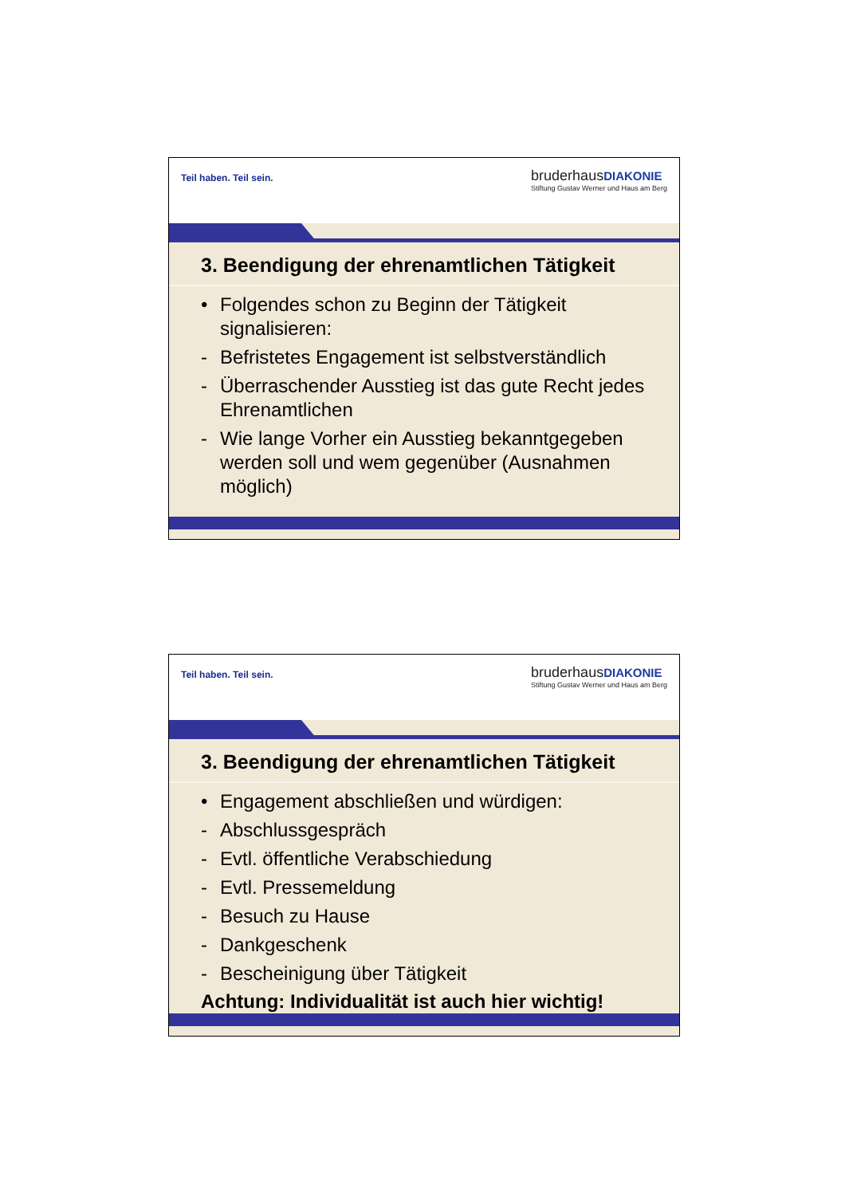Teil haben. Teil sein.
bruderhausDIAKONIE
Stiftung Gustav Werner und Haus am Berg
3. Beendigung der ehrenamtlichen Tätigkeit
• Folgendes schon zu Beginn der Tätigkeit signalisieren:
- Befristetes Engagement ist selbstverständlich
- Überraschender Ausstieg ist das gute Recht jedes Ehrenamtlichen
- Wie lange Vorher ein Ausstieg bekanntgegeben werden soll und wem gegenüber (Ausnahmen möglich)
Teil haben. Teil sein.
bruderhausDIAKONIE
Stiftung Gustav Werner und Haus am Berg
3. Beendigung der ehrenamtlichen Tätigkeit
• Engagement abschließen und würdigen:
- Abschlussgespräch
- Evtl. öffentliche Verabschiedung
- Evtl. Pressemeldung
- Besuch zu Hause
- Dankgeschenk
- Bescheinigung über Tätigkeit
Achtung: Individualität ist auch hier wichtig!